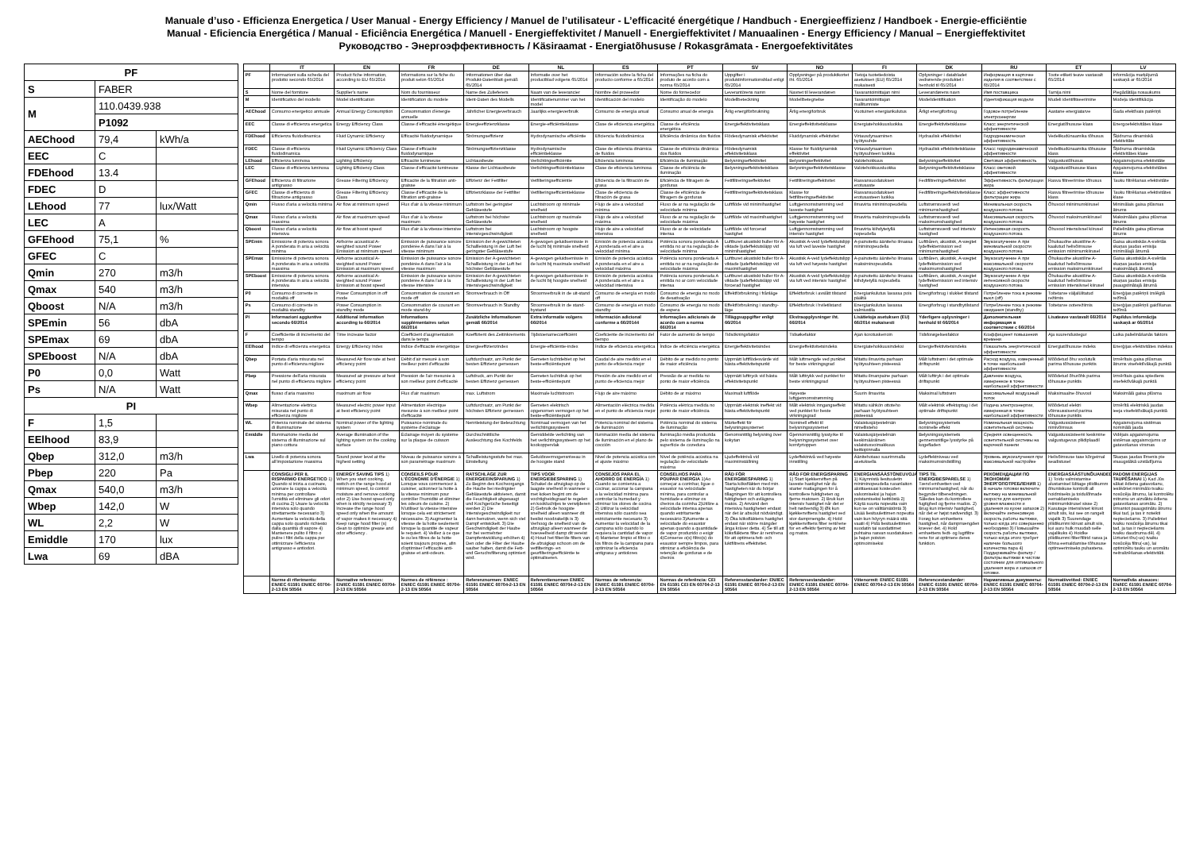Manuale d’uso - Efficienza Energetica / User Manual - Energy Efficiency / Manuel de l’utilisateur - L’efficacité énergétique / Handbuch - Energieeffizienz / Handboek - Energie-efficiëntie
Manual - Eficiencia Energética / Manual - Eficiência Energética / Manuell - Energieffektivitet / Manuell - Energieffektivitet / Manuaalinen - Energy Efficiency / Manual – Energieffektivitet
Руководство - Энергоэффективность / Käsiraamat - Energiatõhususe / Rokasgrāmata - Energoefektivitātes
| PF | | |
| S | FABER | |
| M | 110.0439.938 | |
| | P1092 | |
| AEChood | 79,4 | kWh/a |
| EEC | C | |
| FDEhood | 13.4 | |
| FDEC | D | |
| LEhood | 77 | lux/Watt |
| LEC | A | |
| GFEhood | 75,1 | % |
| GFEC | C | |
| Qmin | 270 | m3/h |
| Qmax | 540 | m3/h |
| Qboost | N/A | m3/h |
| SPEmin | 56 | dbA |
| SPEmax | 69 | dbA |
| SPEboost | N/A | dbA |
| P0 | 0,0 | Watt |
| Ps | N/A | Watt |
| PI | | |
| F | 1,5 | |
| EElhood | 83,9 | |
| Qbep | 312,0 | m3/h |
| Pbep | 220 | Pa |
| Qmax | 540,0 | m3/h |
| Wbep | 142,0 | W |
| WL | 2,2 | W |
| Emiddle | 170 | lux |
| Lwa | 69 | dBA |
| | IT | EN | FR | DE | NL | ES | PT | SV | NO | FI | DK | RU | ET | LV |
| --- | --- | --- | --- | --- | --- | --- | --- | --- | --- | --- | --- | --- | --- | --- |
| PF | Informazioni sulla scheda del prodotto secondo 65/2014 | Product fiche information, according to EU 65/2014 | Informations sur la fiche du produit selon 65/2014 | Informationen über das Produkt-Datenblatt gemäß 65/2014 | Informatie over het productblad volgens 65/2014 | Información sobre la ficha del producto conforme a 65/2014 | Informações na ficha do produto de acordo com a norma 65/2014 | Uppgifter i produktinformationsblad enligt 65/2014 | Opplysninger på produktkortet iht. 65/2014 | Tietoja tuotetiedoista asetuksen (EU) 65/2014 mukaisesti | Oplysninger i databladet vedrørende produktet i henhold til 65/2014 | Информация в карточке изделия в соответствии с 65/2014 | Toote etiketi teave vastavalt 65/2014 | Informācija marķējumā saskaņā ar 65/2014 |
| S | Nome del fornitore | Supplier's name | Nom du fournisseur | Name des Zulieferers | Naam van de leverancier | Nombre del proveedor | Nome do fornecedor | Leverantörens namn | Navnet til leverandøren | Tavarantoimittajan nimi | Leverandørens navn | Имя поставщика | Tarnija nimi | Piegādātāja nosaukums |
| M | Identificativo del modello | Model identification | Identification du modèle | Ident-Daten des Modells | Identificatienummer van het model | Identificación del modelo | Identificação do modelo | Modellbeteckning | Modellbetegnelse | Tavarantoimittajan mallitunniste | Modelidentifikation | Идентификация модели | Mudeli identifitseerimine | Modeļa identifikācija |
| AEChood | Consumo energetico annuale | Annual Energy Consumption | Consommation d'énergie annuelle | Jährlicher Energieverbrauch | Jaarlijks energieverbruik | Consumo de energía anual | Consumo anual de energia | Årlig energiförbrukning | Årlig energiforbruk | Vuotuinen energiankulutus | Årligt energiforbrug | Годовое потребление электроэнергии | Aastane energiatarve | Gada efektīvais patēriņš |
| EEC | Classe di efficienza energetica | Energy Efficiency Class | Classe d'efficacité énergétique | Energieeffizienzklasse | Energie-efficiëntieklasse | Clase de eficiencia energética | Classe de eficiência energética | Energieffektivitetsklass | Energieffektivitetsklasse | Energiatehokkuusluokka | Energieffektivitetsklasse | Класс энергетической эффективности | Energiatõhususe klass | Energoefektivitātes klase |
| FDEhood | Efficienza fluidodinamica | Fluid Dynamic Efficiency | Efficacité fluidodynamique | Strömungseffizienz | Hydrodynamische efficiëntie | Eficiencia fluidodinámica | Eficiência dinâmica dos fluidos | Flödesdynamisk effektivitet | Fluiddynamisk effektivitet | Virtausdynaaminen hyötysuhde | Hydraulisk effektivitet | Гидродинамическая эффективность | Vedelikudünaamika tõhusus | Šķidruma dinamiskā efektivitāte |
| FDEC | Classe di efficienza fluidodinamica | Fluid Dynamic Efficiency Class | Classe d'efficacité fluidodynamique | Strömungseffizienzklasse | Hydrodynamische efficiëntieklasse | Clase de eficiencia dinámica de fluidos | Classe de eficiência dinâmica dos fluidos | Flödesdynamisk effektivitetsklass | Klasse for fluiddynamisk effektivitet | Virtausdynaamisen hyötysuhteen luokka | Hydraulisk effektivitetsklasse | Класс гидродинамической эффективности | Vedelikudünaamika tõhususe klass | Šķidruma dinamiskās efektivitātes klase |
| LEhood | Efficienza luminosa | Lighting Efficiency | Efficacité lumineuse | Lichtausbeute | Verlichtingsefficiëntie | Eficiencia luminosa | Eficiência de iluminação | Belysningseffektivitet | Belysningseffektivitet | Valotehokkuus | Belysningseffektivitet | Световая эффективность | Valgustustõhusus | Apgaismojuma efektivitāte |
| LEC | Classe di efficienza luminosa | Lighting Efficiency Class | Classe d'efficacité lumineuse | Klasse der Lichtausbeute | Verlichtingsefficiëntieklasse | Clase de eficiencia luminosa | Classe de eficiência de iluminação | Belysningseffektivitetsklass | Belysningseffektivitetsklasse | Valotehokkuusluokka | Belysningseffektivitetsklasse | Класс световой эффективности | Valgustustõhususe klass | Apgaismojuma efektivitātes klase |
| GFEhood | Efficienza di filtrazione antigrasso | Grease Filtering Efficiency | Efficacité de la filtration anti-graisse | Effizienz der Fettfilter | Vetfilteringsefficiëntie | Eficiencia de la filtración de grasa | Eficiência de filtragem de gorduras | Fettfiltreringseffektivitet | Fettfiltreringseffektivitet | Rasvansuodatuksen erotusaste | Fedtfiltreringseffektivitet | Эффективность фильтрации жира | Rasva filtreerimise tõhusus | Tauku filtrēšanas efektivitāte |
| GFEC | Classe di efficienza di filtrazione antigrasso | Grease Filtering Efficiency Class | Classe d'efficacité de la filtration anti-graisse | Effizienzklasse der Fettfilter | Vetfilteringsefficiëntieklasse | Clase de eficiencia de filtración de grasa | Classe de eficiência de filtragem de gorduras | Fettfiltreringseffektivitetsklass | Klasse for fettfiltreringseffektivitet | Rasvansuodatuksen erotusasteen luokka | Fedtfiltreringseffektivitetsklasse | Класс эффективности фильтрации жира | Rasva filtreerimise tõhususe klass | Tauku filtrēšanas efektivitātes klase |
| Qmin | Flusso d'aria a velocità minima | Air flow at minimum speed | Flux d'air à la vitesse minimum | Luftstrom bei geringster Gebläsestufe | Luchtstroom op minimale snelheid | Flujo de aire a velocidad mínima | Fluxo de ar na regulação de velocidade mínima | Luftflöde vid minimihastighet | Luftgjennomstrømming ved laveste hastighet | Ilmavirta miniminopeudella | Luftstrømsværdi ved minimumshastighed | Минимальная скорость воздушного потока | Õhuvool miinimumkiirusel | Minimālais gaisa plūsmas ātrums |
| Qmax | Flusso d'aria a velocità massima | Air flow at maximum speed | Flux d'air à la vitesse maximum | Luftstrom bei höchster Gebläsestufe | Luchtstroom op maximale snelheid | Flujo de aire a velocidad máxima | Fluxo de ar na regulação de velocidade máxima | Luftflöde vid maximihastighet | Luftgjennomstrømming ved høyeste hastighet | Ilmavirta maksiminopeudella | Luftstrømsværdi ved maksimumshastighed | Максимальная скорость воздушного потока | Õhuvool maksimumkiirusel | Maksimālais gaisa plūsmas ātrums |
| Qboost | Flusso d'aria a velocità intensiva | Air flow at boost speed | Flux d'air à la vitesse intensive | Luftstrom bei Intensivgeschwindigkeit | Luchtstroom op hoogste snelheid | Flujo de aire a velocidad intensiva | Fluxo de ar de velocidade intensa | Luftflöde vid forcerad hastighet | Luftgjennomstrømming ved intensiv hastighet | Ilmavirta kiihdytetyllä nopeudella | Luftstrømsværdi ved intensiv hastighed | Интенсивная скорость воздушного потока | Õhuvool intensiivsel kiirusel | Palielinātis gaisa plūsmas ātrums |
| SPEmin | Emissione di potenza sonora A ponderata in aria a velocità minima | Airborne acoustical A-weighted sound Power Emission at minimum speed | Émission de puissance sonore pondérée A dans l'air à la vitesse minimum | Emission der A-gewichteten Schallleistung in der Luft bei geringster Gebläsestufe | A-gewogen geluidsemissie in de lucht bij minimale snelheid | Emisión de potencia acústica A ponderada en el aire a velocidad mínima | Potência sonora ponderada A emitida no ar na regulação de velocidade mínima | Luftburet akustiskt buller för A-viktade ljudeffektutsläpp vid minimihastighet | Akustisk A-veid lydeffektutslipp via luft ved laveste hastighet | A-painotettu ääniteho ilmassa miniminopeudella | Luftbåren, akustisk, A-vægtet lydeffektemission ved minimumshastighed | Звукоизлучение А при минимальной скорости воздушного потока | Õhukaudne akustiline A-kaalutud helivõimsuse emission miinimumkiirusel | Gaisa akustiskās A-svērtās skaņas jaudas emisija minimālajā ātrumā |
| SPEmax | Emissione di potenza sonora A ponderata in aria a velocità massima | Airborne acoustical A-weighted sound Power Emission at maximum speed | Émission de puissance sonore pondérée A dans l'air à la vitesse maximum | Emission der A-gewichteten Schallleistung in der Luft bei höchster Gebläsestufe | A-gewogen geluidsemissie in de lucht bij maximale snelheid | Emisión de potencia acústica A ponderada en el aire a velocidad máxima | Potência sonora ponderada A emitida no ar na regulação de velocidade máxima | Luftburet akustiskt buller för A-viktade ljudeffektutsläpp vid maximihastighet | Akustisk A-veid lydeffektutslipp via luft ved høyeste hastighet | A-painotettu ääniteho ilmassa maksiminopeudella | Luftbåren, akustisk, A-vægtet lydeffektemission ved maksimumshastighed | Звукоизлучение А при максимальной скорости воздушного потока | Õhukaudne akustiline A-kaalutud helivõimsuse emission maksimumkiirusel | Gaisa akustiskās A-svērtās skaņas jaudas emisija maksimālajā ātrumā |
| SPEboost | Emissione di potenza sonora A ponderata in aria a velocità intensiva | Airborne acoustical A-weighted sound Power Emission at boost speed | Émission de puissance sonore pondérée A dans l'air à la vitesse intensive | Emission der A-gewichteten Schallleistung in der Luft bei Intensivgeschwindigkeit | A-gewogen geluidsemissie in de lucht bij hoogste snelheid | Emisión de potencia acústica A ponderada en el aire a velocidad intensiva | Potência sonora ponderada A emitida no ar com velocidade intensa | Luftburet akustiskt buller för A-viktade ljudeffektutsläpp vid forcerad hastighet | Akustisk A-veid lydeffektutslipp via luft ved intensiv hastighet | A-painotettu ääniteho ilmassa kiihdytetyllä nopeudella | Luftbåren, akustisk, A-vægtet lydeffektemission ved intensiv hastighed | Звукоизлучение А при интенсивной скорости воздушного потока | Õhukaudne akustiline A-kaalutud helivõimsuse emission intensiivsel kiirusel | Gaisa akustiskās A-svērtās skaņas jaudas emisija paaugstinātajā ātrumā |
| P0 | Consumo di corrente in modalità off | Power Consumption in off mode | Consommation de courant en mode off | Stromverbrauch in Off | Stroomverbruik in de uit-stand | Consumo de energía en modo off | Consumo de energia no modo de desativação | Effektförbrukning i frånläge | Effektforbruk i avslått tilstand | Energiankulutus lavassa pois päältä | Energiforbrug i slukket tilstand | Потребление тока в режиме выкл (off) | Toitetarve väljalülitatud režiimis | Enerģijas patēriņš izslēgtā režīmā |
| Ps | Consumo di corrente in modalità standby | Power Consumption in standby mode | Consommation de courant en mode stand-by | Stromverbrauch in Standby | Stroomverbruik in de stand-bystand | Consumo de energía en modo standby | Consumo de energia no modo de espera | Effektförbrukning i standby-läge | Effektforbruk i hviletilstand | Energiankulutus lavassa valmiustila | Energiforbrug i standbytilstand | Потребление тока в режиме ожидания (standby) | Toitetarve ooterežiimis | Enerģijas patēriņš gaidīšanas režīmā |
| PI | Informazioni aggiuntive secondo 66/2014 | Additional information according to 66/2014 | Informations supplémentaires selon 66/2014 | Zusätzliche Informationen gemäß 66/2014 | Extra informatie volgens 66/2014 | Información adicional conforme a 66/20144 | Informações adicionais de acordo com a norma 66/2014 | Tilläggsuppgifter enligt 66/2014 | Ekstraopplysninger iht. 66/2014 | Lisätietoja asetuksen (EU) 66/2014 mukaisesti | Yderligere oplysninger i henhold til 66/2014 | Дополнительная информация в соответствии с 66/2014 | Lisateave vastavalt 66/2014 | Papildus informācija saskaņā ar 66/2014 |
| F | Coefficiente di incremento del tempo | Time increase factor | Coefficient d'augmentation dans le temps | Koeffizient des Zeitinkrements | Tijdstoenamecoëfficiënt | Coeficiente de incremento del tiempo | Fator de aumento de tempo | Tidsökningsfaktor | Tidsøkefaktor | Ajan korotuskerroin | Tidsforøgelsesfaktor | Коэффициент повышения времени | Aja suurendustegur | Laika palielināšanās faktors |
| EElhood | Indice di efficienza energetica | Energy Efficiency Index | Indice d'efficacité énergétique | Energieeffizienzindex | Energie-efficiëntie-index | Índice de eficiencia energética | Índice de eficiência energética | Energieffektivitetsindex | Energieffektivitetsindeks | Energiatehokkuusindeksi | Energieffektivitetsindeks | Показатель энергетической эффективности | Energiatõhususe indeks | Enerģijas efektivitātes indekss |
| Qbep | Portata d'aria misurata nel punto di efficienza migliore | Measured Air flow rate at best efficiency point | Débit d'air mesuré à son meilleur point d'efficacité | Luftdurchsatz, am Punkt der besten Effizienz gemessen | Gemeten luchtdebiet op het beste-efficiëntiepunt | Caudal de aire medido en el punto de eficiencia mejor | Débito de ar medido no ponto de maior eficiência | Uppmätt luftflödesvärde vid bästa effektivitetspunkt | Målt luftmengde ved punktet for beste virkningsgrad | Mitattu ilmavirta parhaan hyötysuhteen pisteessä | Målt luftstrøm i det optimale driftspunkt | Расход воздуха, измеренный в точке наибольшей эффективности | Mõõdetud õhu voolutulk parima tõhususe punktis | Izmērītais gaisa plūsmas ātrums visefektīvākajā punktā |
| Pbep | Pressione dell'aria misurata nel punto di efficienza migliore | Measured air pressure at best efficiency point | Pression de l'air mesurée à son meilleur point d'efficacité | Luftdruck, am Punkt der besten Effizienz gemessen | Gemeten luchtdruk op het beste-efficiëntiepunt | Presión de aire medido en el punto de eficiencia mejor | Pressão de ar medida no ponto de maior eficiência | Uppmätt lufttryck vid bästa effektivitetspunkt | Målt lufttrykk ved punktet for beste virkningsgrad | Mitattu ilmanpaine parhaan hyötysuhteen pisteessä | Målt lufttryk i det optimale driftspunkt | Давление воздуха, измеренное в точке наибольшей эффективности | Mõõdetud õhurõhk parima tõhususe punktis | Izmērītais gaisa spiediens visefektīvākajā punktā |
| Qmax | flusso d'aria massimo | maximum air flow | Flux d'air maximum | max. Luftstrom | Maximale luchtstroom | Flujo de aire máximo | Débito de ar máximo | Maximalt luftflöde | Høyeste luftgjennomstrømming | Suurin ilmavirta | Maksimal luftstrøm | максимальный воздушный поток | Maksimaalne õhuvool | Maksimālā gaisa plūsma |
| Wbep | Alimentazione elettrica misurata nel punto di efficienza migliore | Measured electric power input at best efficiency point | Alimentation électrique mesurée à son meilleur point d'efficacité | Luftdurchsatz, am Punkt der höchsten Effizienz gemessen | Gemeten elektrisch opgenomen vermogen op het beste-efficiëntiepunt | Alimentación eléctrica medida en el punto de eficiencia mejor | Potência elétrica medida no ponto de maior eficiência | Uppmätt elektrisk ineffekt vid bästa effektivitetspunkt | Målt elektrisk inngangseffekt ved punktet for beste virkningsgrad | Mitattu sähkön ottoteho parhaan hyötysuhteen pisteessä | Målt elektrisk effektoptag i det optimale driftspunkt | Подача электроэнергии, измеренная в точке наибольшей эффективности | Mõõdetud elektri võimsussisend parima tõhususe punktis | Izmērītā elektriskā jaudas ieeja visefektīvākajā punktā |
| WL | Potenza nominale del sistema di illuminazione | Nominal power of the lighting system | Puissance nominale du système d'éclairage | Nennleistung der Beleuchtung | Nominaal vermogen van het verlichtingssysteem | Potencia nominal del sistema de iluminación | Potência nominal do sistema de iluminação | Märkeffekt för belysningssystemet | Nominell effekt til belysningssystemet | Valaistusjärjestelmän nimellisteho | Belysningssystemets nominelle effekt | Номинальная мощность осветительной системы | Valgustussüsteemi nimivõimsus | Apgaismojuma sistēmas nominālā jauda |
| Emiddle | Illuminazione media del sistema di illuminazione sul piano cottura | Average illumination of the lighting system on the cooking surface | Éclairage moyen du système sur la plaque de cuisson | Durchschnittliche Ausleuchtung des Kochfelds | Gemiddelde verlichting van het verlichtingssysteem op het kookoppervlak | Iluminación media del sistema de iluminación en el plano de cocción | Iluminação média produzida pelo sistema de iluminação na superfície de cozedura | Genomsnittlig belysning över kokytan | Gjennomsnittlig lysstyrke til belysningssystemet over komfyrtoppen | Valaistusjärjestelmän keskimääräinen valaistusvoimakkuus keittopinnalla | Belysningssystemets gennemsnitlige lysstyrke på kogefladen | Средняя освещенность осветительной системы на варочной панели | Valgustussüsteemi keskmine valgustugevus pliidiplaadil | Vidējais apgaismojuma sistēmas apgaismojums uz gatavošanas virsmas |
| Lwa | Livello di potenza sonora all'impostazione massima | Sound power level at the highest setting | Niveau de puissance sonore à son paramétrage maximum | Schallleistungsstufe bei max. Einstellung | Geluidsvermogensniveau in de hoogste stand | Nivel de potencia acústica con el ajuste máximo | Nível de potência acústica na regulação de velocidade máxima | Ljudeffektnivå vid maximiinställning | Lydeffektnivå ved høyeste innstilling | Äänitehotaso suurimmalla asetuksella | Lydeffektniveau ved maksimumsindstilling | Уровень звукоизлучения при максимальной настройке | Helivõimsuse tase kõrgeimal seadistusel | Skaņas jaudas līmenis pie visaugstākā uzstādījuma |
| | CONSIGLI PER IL RISPARMIO ENERGETICO 1) Quando si inizia a cucinare, azionare la cappa a velocità minima per controllare l'umidità ed eliminare gli odori di cucina 2) Usare la velocità intensiva solo quando strettamente necessario 3) Aumentare la velocità della cappa solo quando richiesto dalla quantità di vapore 4) Mantenere pulito il filtro o pulire i filtri della cappa per ottimizzare l'efficienza antigrasso e antiodori. | ENERGY SAVING TIPS 1) When you start cooking, switch on the range hood at minimum speed, to control moisture and remove cooking odor 2) Use boost speed only when is strictly necessary 3) Increase the range hood speed only when the amount of vapor makes it necessary 4) Keep range hood filter (s) clean to optimize grease and odor efficiency . | CONSEILS POUR L'ÉCONOMIE D'ÉNERGIE 1) Lorsque vous commencez à cuisiner, actionnez la hotte à la vitesse minimum pour contrôler l'humidité et éliminer les odeurs de cuisine. 2) N'utilisez la vitesse intensive lorsque cela est strictement nécessaire. 3) Augmentez la vitesse de la hotte seulement lorsque la quantité de vapeur le requiert. 4) Veillez à ce que le ou les filtres de la hotte soient toujours propres, afin d'optimiser l'efficacité anti-graisse et anti-odeurs. | RATSCHLÄGE ZUR ENERGIEEINSPARUNG 1) Zu Beginn des Kochvorgangs die Haube bei niedrigster Gebläsestufe aktivieren, damit die Feuchtigkeit abgesaugt und Kochgerüche beseitigt werden 2) Die Intensivgeschwindigkeit nur dann benutzen, wenn sich viel Dampf entwickelt. 3) Die Geschwindigkeit der Haube nur bei vermehrter Dampfentwicklung erhöhen 4) Den oder die Filter der Haube sauber halten, damit die Fett- und Geruchsfilterung optimiert wird. | TIPS VOOR ENERGIEBESPARING 1) Schakel de afzuigkap op de laagste snelheid in wanneer u met koken begint om de vochtigheidsgraad te regelen en kookluchtjes te verwijderen 2) Gebruik de hoogste snelheid alleen wanneer dit beslist noodzakelijk is 3) Verhoog de snelheid van de afzuigkap alleen wanneer de hoeveelheid damp dit vereist 4) Houd het filter/de filters van de afzuigkap schoon om de vetfilterings- en geurfilteringsefficiëntie te optimaliseren. | CONSEJOS PARA EL AHORRO DE ENERGÍA 1) Cuando se comienza a cocinar, accionar la campana a la velocidad mínima para controlar la humedad y eliminar los olores de cocina 2) Utilizar la velocidad intensiva sólo cuando sea estrictamente necesario 3) Aumentar la velocidad de la campana sólo cuando lo requiera la cantidad de vapor 4) Mantener limpio el filtro o los filtros de la campana para optimizar la eficiencia antigrasa y antiolores | CONSELHOS PARA POUPAR ENERGIA 1)Ao começar a cozinhar, ligue o exaustor na velocidade mínima, para controlar a humidade e eliminar os cheiros da cozinha 2)Utilize a velocidade intensa apenas quando estritamente necessário 3)Aumente a velocidade do exaustor apenas quando a quantidade de vapor produzido o exigir 4)Conserve o(s) filtro(s) do exaustor sempre limpos, para otimizar a eficiência de retenção de gorduras e de cheiros | RÅD FÖR ENERGIBESPARING 1) Starta köksfläkten med min. hastigheten när du börjar tillagningen för att kontrollera fuktigheten och avlägsna matos. 2) Använd den intensiva hastigheten endast när det är absolut nödvändigt. 3) Öka köksfläktens hastighet endast när större mängder ånga kräver detta. 4) Se till att köksfläktens filter är rent/rena för att optimera fett- och luktfiltrens effektivitet. | RÅD FOR ENERGISPARING 1) Start kjøkkenviften på laveste hastighet når du starter matlagingen for å kontrollere fuktigheten og fjerne matosen. 2) Bruk kun intensiv hastighet når det er helt nødvendig 3) Øk kun kjøkkenviftens hastighet ved stor dampmengde. 4) Hold kjøkkenviftens filter rent/rene for en effektiv fjerning av fett og matos. | ENERGIANSÄÄSTÖNEUVOJA 1) Käynnistä liesituuletin miniminopeudella ruoanlaiton aloittaessasi kosteuden valvomiseksi ja hajun poistamiseksi keittiöstä 2) Käytä suurta nopeutta vain kun se on välttämätöntä 3) Lisää liesituulettimen nopeutta vain kun höyryn määrä sitä vaatii 4) Pidä liesituulettimen suodatin tai suodattimet puhtaina rasvan suodatuksen ja hajun poiston optimoimiseksi | TIPS TIL ENERGIBESPARELSE 1) Tænd emhætten ved minimumshastighed, når du begynder tilberedningen. Således kan du kontrollere fugtighed og fjerne mados. 2) Brug kun intensiv hastighed, når det er højst nødvendigt. 3) Forøg kun emhættens hastighed, når dampmængden kræver det. 4) Hold emhættens fedt- og lugtfiltre rene for at optimere deres funktion. | РЕКОМЕНДАЦИИ ПО ЭКОНОМИИ ЭНЕРГОПОТРЕБЛЕНИЯ 1) В начале готовки включите вытяжку на минимальной скорости для контроля уровня влажности и удаления из кухни запахов 2) Включайте интенсивную скорость работы вытяжки, только когда это совершенно необходимо 3) Повышайте скорость работы вытяжки, только когда этого требует наличие большого количества пара 4) Поддерживайте фильтр / фильтры вытяжки в чистом состоянии для оптимального удаления жира и запахов от готовки. | ENERGIASÄÄSTUNÕUANDED 1) Toidu valmistamise alustamisel lülitage pliidikumm õhuniiskuse kontrolli all hoidmiseks ja toidulõhnade eemaldamiseks miinimumkiirusel sisse 2) Kasutage intensiivset kiirust ainult siis, kui see on rangelt vajalik 3) Suurendage pliidikummi kiirust ainult siis, kui auru hulk muudab selle vajalikuks 4) Hoidke pliidikummi filter/filtrid rasva ja lõhna eemaldamise tõhususe optimeerimiseks puhastena. | PADOMI ENERĢIJAS TAUPĒŠANAI 1) Kad Jūs sākat ēdiena gatavošanu, ieslēdziet minimālo tvaiku nosūcēja ātrumu, lai kontrolētu mitrumu un aizvāktu ēdiena gatavošanas aromātu. 2) Izmantot paaugstinātu ātrumu tikai tad, ja tas ir noteikti nepieciešams. 3) Palieliniet tvaiku nosūcēja ātrumu tikai tad, ja tas ir nepieciešams tvaiku daudzuma dēļ. 4) Uzturiet tīru(-us) tvaiku nosūcēja filtru(-us), lai optimizētu tauku un aromātu neitralizēšanas efektivitāti. |
| | Norme di riferimento: EN/IEC 61591 EN/IEC 60704-2-13 EN 50564 | Normative references: EN/IEC 61591 EN/IEC 60704-2-13 EN 50564 | Normes de référence : EN/IEC 61591 EN/IEC 60704-2-13 EN 50564 | Referenznormen: EN/IEC 61591 EN/IEC 60704-2-13 EN 50564 | Referentienormen EN/IEC 61591 EN/IEC 60704-2-13 EN 50564 | Normas de referencia: EN/IEC 61591 EN/IEC 60704-2-13 EN 50564 | Normas de referência: CEI EN 61591 CEI EN 60704-2-13 EN 50564 | Referensstandarder: EN/IEC 61591 EN/IEC 60704-2-13 EN 50564 | Referansestandarder: EN/IEC 61591 EN/IEC 60704-2-13 EN 50564 | Viitenormit: EN/IEC 61591 EN/IEC 60704-2-13 EN 50564 | Referencestandarder: EN/IEC 61591 EN/IEC 60704-2-13 EN 50564 | Нормативные документы: EN/IEC 61591 EN/IEC 60704-2-13 EN 50564 | Normatiivviited: EN/IEC 61591 EN/IEC 60704-2-13 EN 50564 | Normatīvās atsauces: EN/IEC 61591 EN/IEC 60704-2-13 EN 50564 |